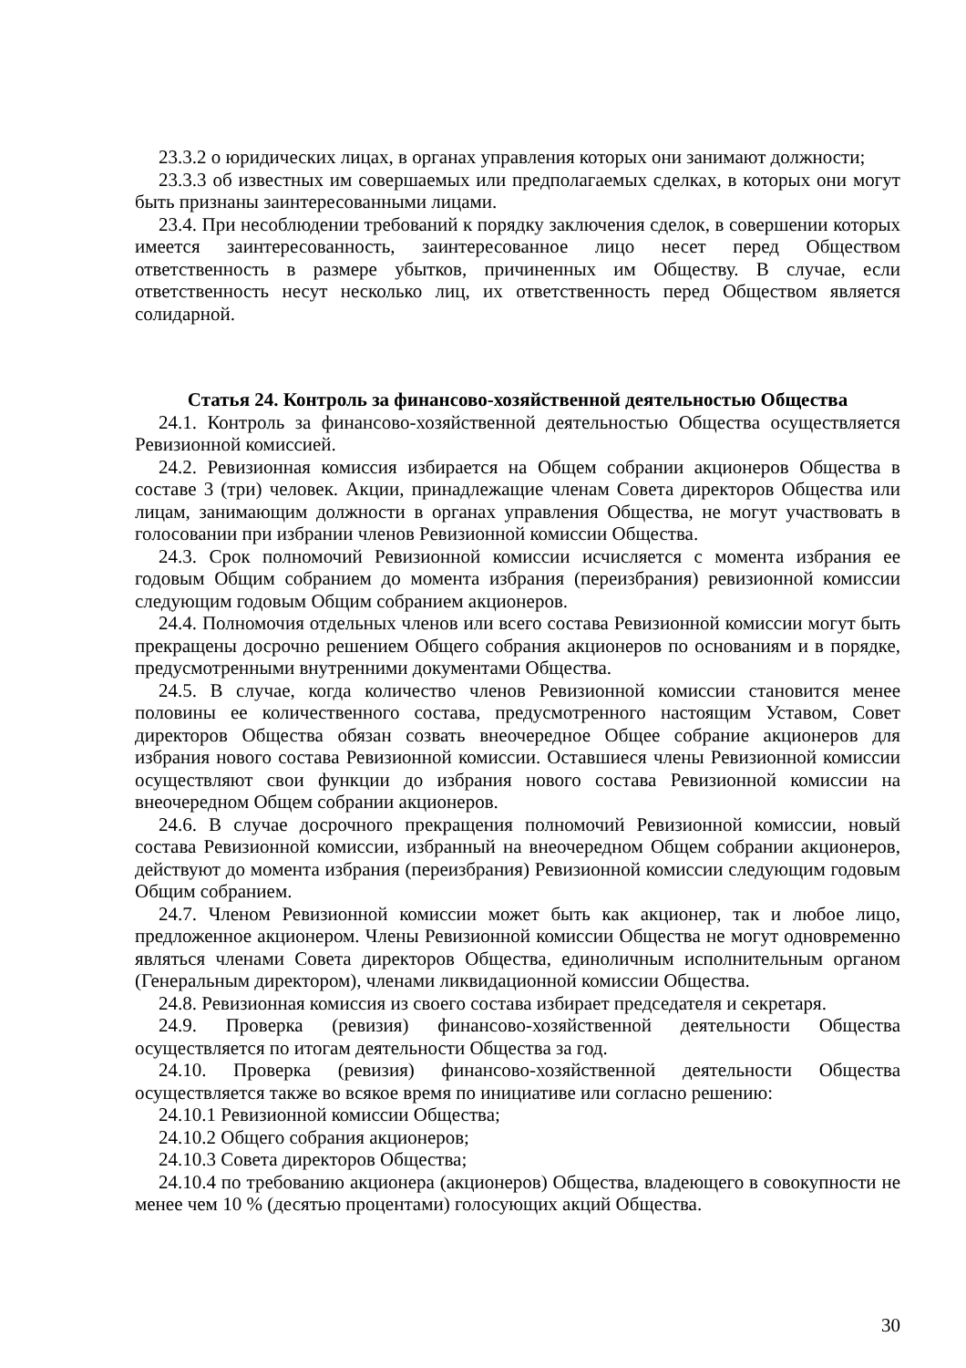23.3.2 о юридических лицах, в органах управления которых они занимают должности;
23.3.3 об известных им совершаемых или предполагаемых сделках, в которых они могут быть признаны заинтересованными лицами.
23.4. При несоблюдении требований к порядку заключения сделок, в совершении которых имеется заинтересованность, заинтересованное лицо несет перед Обществом ответственность в размере убытков, причиненных им Обществу. В случае, если ответственность несут несколько лиц, их ответственность перед Обществом является солидарной.
Статья 24. Контроль за финансово-хозяйственной деятельностью Общества
24.1. Контроль за финансово-хозяйственной деятельностью Общества осуществляется Ревизионной комиссией.
24.2. Ревизионная комиссия избирается на Общем собрании акционеров Общества в составе 3 (три) человек. Акции, принадлежащие членам Совета директоров Общества или лицам, занимающим должности в органах управления Общества, не могут участвовать в голосовании при избрании членов Ревизионной комиссии Общества.
24.3. Срок полномочий Ревизионной комиссии исчисляется с момента избрания ее годовым Общим собранием до момента избрания (переизбрания) ревизионной комиссии следующим годовым Общим собранием акционеров.
24.4. Полномочия отдельных членов или всего состава Ревизионной комиссии могут быть прекращены досрочно решением Общего собрания акционеров по основаниям и в порядке, предусмотренными внутренними документами Общества.
24.5. В случае, когда количество членов Ревизионной комиссии становится менее половины ее количественного состава, предусмотренного настоящим Уставом, Совет директоров Общества обязан созвать внеочередное Общее собрание акционеров для избрания нового состава Ревизионной комиссии. Оставшиеся члены Ревизионной комиссии осуществляют свои функции до избрания нового состава Ревизионной комиссии на внеочередном Общем собрании акционеров.
24.6. В случае досрочного прекращения полномочий Ревизионной комиссии, новый состава Ревизионной комиссии, избранный на внеочередном Общем собрании акционеров, действуют до момента избрания (переизбрания) Ревизионной комиссии следующим годовым Общим собранием.
24.7. Членом Ревизионной комиссии может быть как акционер, так и любое лицо, предложенное акционером. Члены Ревизионной комиссии Общества не могут одновременно являться членами Совета директоров Общества, единоличным исполнительным органом (Генеральным директором), членами ликвидационной комиссии Общества.
24.8. Ревизионная комиссия из своего состава избирает председателя и секретаря.
24.9. Проверка (ревизия) финансово-хозяйственной деятельности Общества осуществляется по итогам деятельности Общества за год.
24.10. Проверка (ревизия) финансово-хозяйственной деятельности Общества осуществляется также во всякое время по инициативе или согласно решению:
24.10.1 Ревизионной комиссии Общества;
24.10.2 Общего собрания акционеров;
24.10.3 Совета директоров Общества;
24.10.4 по требованию акционера (акционеров) Общества, владеющего в совокупности не менее чем 10 % (десятью процентами) голосующих акций Общества.
30